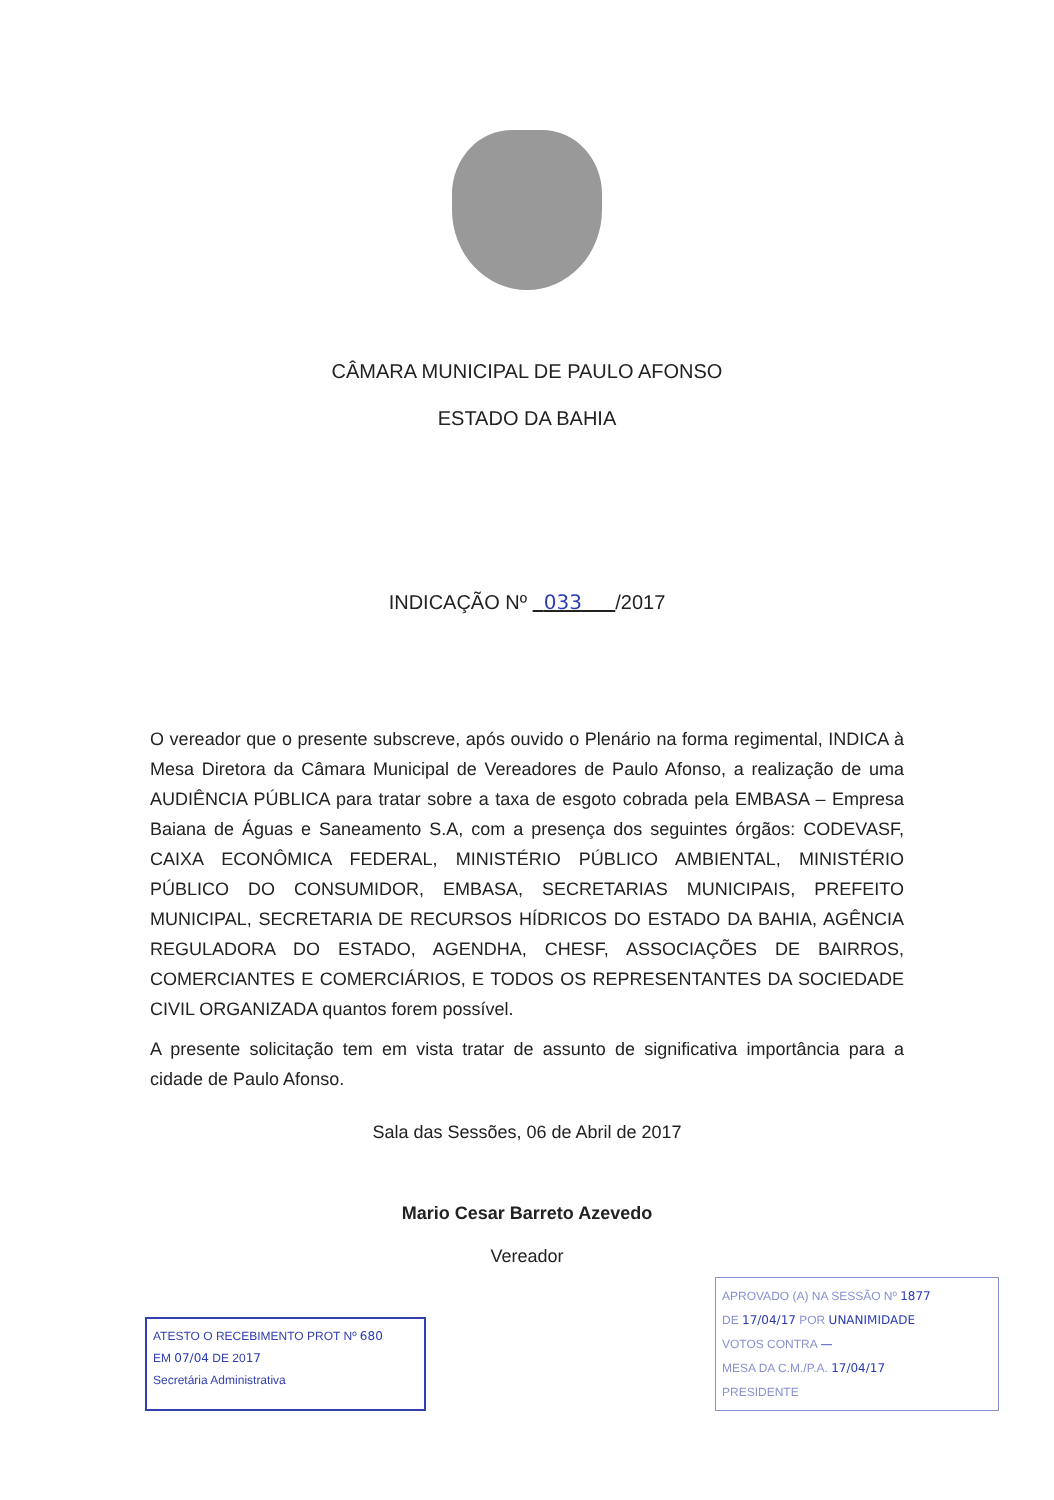CÂMARA MUNICIPAL DE PAULO AFONSO
ESTADO DA BAHIA
INDICAÇÃO Nº 033 /2017
O vereador que o presente subscreve, após ouvido o Plenário na forma regimental, INDICA à Mesa Diretora da Câmara Municipal de Vereadores de Paulo Afonso, a realização de uma AUDIÊNCIA PÚBLICA para tratar sobre a taxa de esgoto cobrada pela EMBASA – Empresa Baiana de Águas e Saneamento S.A, com a presença dos seguintes órgãos: CODEVASF, CAIXA ECONÔMICA FEDERAL, MINISTÉRIO PÚBLICO AMBIENTAL, MINISTÉRIO PÚBLICO DO CONSUMIDOR, EMBASA, SECRETARIAS MUNICIPAIS, PREFEITO MUNICIPAL, SECRETARIA DE RECURSOS HÍDRICOS DO ESTADO DA BAHIA, AGÊNCIA REGULADORA DO ESTADO, AGENDHA, CHESF, ASSOCIAÇÕES DE BAIRROS, COMERCIANTES E COMERCIÁRIOS, E TODOS OS REPRESENTANTES DA SOCIEDADE CIVIL ORGANIZADA quantos forem possível.
A presente solicitação tem em vista tratar de assunto de significativa importância para a cidade de Paulo Afonso.
Sala das Sessões, 06 de Abril de 2017
Mario Cesar Barreto Azevedo
Vereador
ATESTO O RECEBIMENTO PROT Nº 680
EM 07/04 DE 2017
Secretária Administrativa
APROVADO (A) NA SESSÃO Nº 1877
DE 17/04/17 POR UNANIMIDADE
VOTOS CONTRA —
MESA DA C.M./P.A. 17/04/17
PRESIDENTE